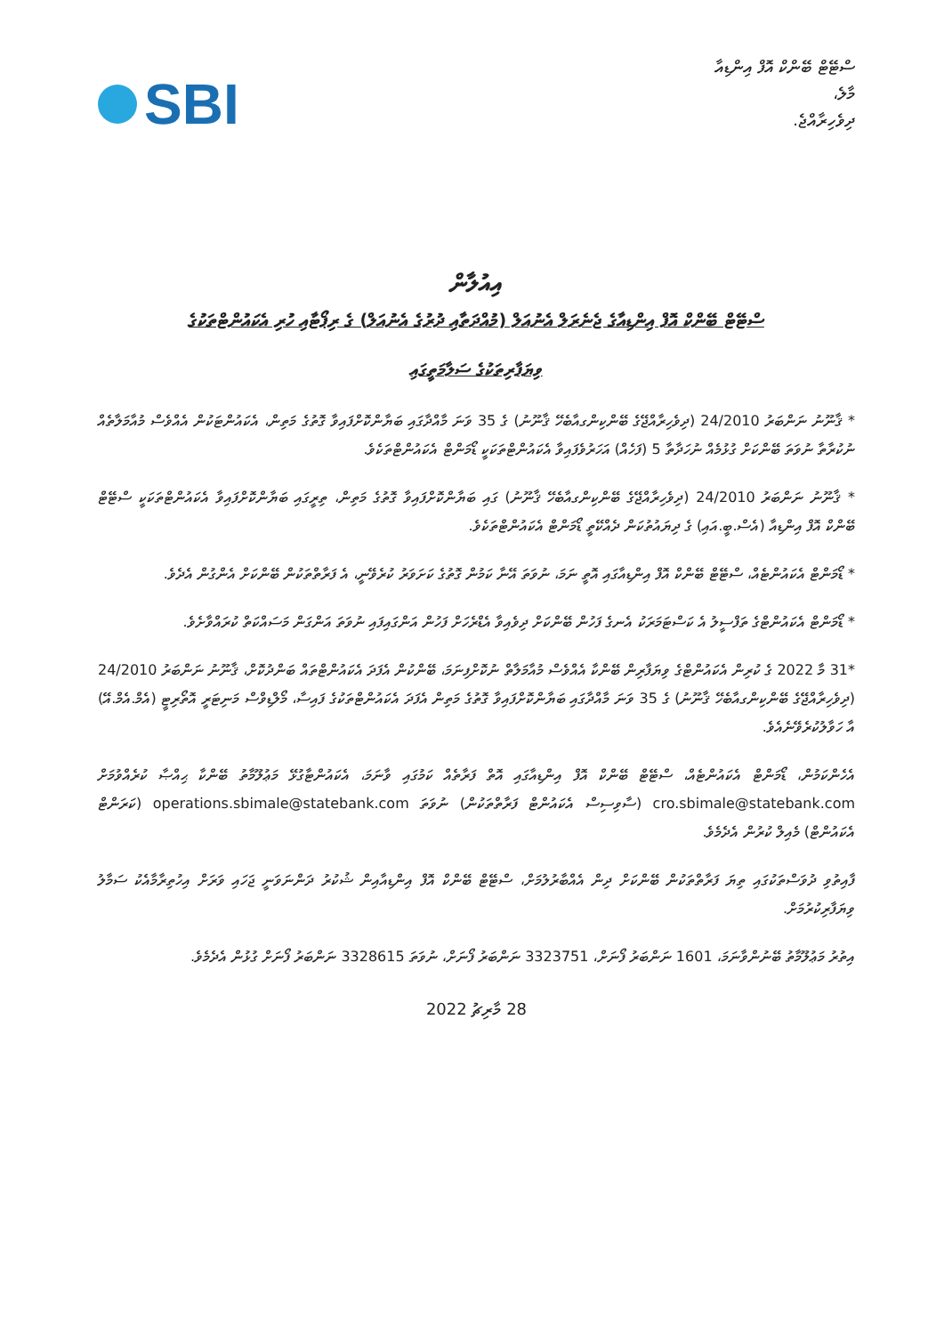SBI
ސްޓޭޓް ބޭންކް އޮފް އިންޑިއާ
މާލެ،
ދިވެހިރާއްޖެ.
އިއުލާން
ސްޓޭޓް ބޭންކް އޮފް އިންޑިއާގެ ޖެނެރަލް އެނުއަލް (މުއްދަތާއި ދުރުގެ އެނުއަލް) ގެ ރިޕޯޓާއި ހުރި އެކައުންޓްތަކުގެ
ވިޔަފާރިތަކުގެ ސަލާމަތީގައި
* ޤާނޫނު ނަންބަރު 24/2010 (ދިވެހިރާއްޖޭގެ ބޭންކިންގއާބެހޭ ޤާނޫނު) ގެ 35 ވަނަ މާއްދާގައި ބަޔާންކޮށްފައިވާ ގޮތުގެ މަތިން، އެކައުންޓަކުން އެއްވެސް މުއާމަލާތެއް ނުކުރާތާ ނުވަތަ ބޭންކަށް ގުޅުމެއް ނުހަދާތާ 5 (ފަހެއް) އަހަރުވެފައިވާ އެކައުންޓްތަކަކީ ޑޯމަންޓް އެކައުންޓްތަކެވެ.
* ޤާނޫނު ނަންބަރު 24/2010 (ދިވެހިރާއްޖޭގެ ބޭންކިންގއާބެހޭ ޤާނޫނު) ގައި ބަޔާންކޮށްފައިވާ ގޮތުގެ މަތިން، ތިރީގައި ބަޔާންކޮށްފައިވާ އެކައުންޓްތަކަކީ ސްޓޭޓް ބޭންކް އޮފް އިންޑިއާ (އެސް.ބީ.އައި) ގެ ދިޔައުތުކަން ދެއްކޭތީ ޑޯމަންޓް އެކައުންޓްތަކެވެ.
* ޑޯމަންޓް އެކައުންޓެއް، ސްޓޭޓް ބޭންކް އޮފް އިންޑިއާގައި އޮތީ ނަމަ، ނުވަތަ އޭނާ ކަމުން ގޮތުގެ ކަށަވަރު ކުރެވޭނީ، އެ ފަރާތްތަކުން ބޭންކަށް އެންގުން އެދެވެ.
* ޑޯމަންޓް އެކައުންޓްގެ ތަފްސީލު އެ ކަސްޓަމަރަކު އެނގެ ފަހުން ބޭންކަށް ދިވެއިވާ އެޑްރެހަށް ފަހުން އަންގައިފައި ނުވަތަ އަންގަން މަސައްކަތް ކުރައްވާށެވެ.
*31 މާ 2022 ގެ ކުރިން އެކައުންޓްގެ ވިޔަފާރިން ބޭންކާ އެއްވެސް މުއާމަލާތް ނުކޮށްފިނަމަ، ބޭންކުން އެފަދަ އެކައުންޓްތައް ބަންދުކޮށް، ޤާނޫނު ނަންބަރު 24/2010 (ދިވެހިރާއްޖޭގެ ބޭންކިންގއާބެހޭ ޤާނޫނު) ގެ 35 ވަނަ މާއްދާގައި ބަޔާންކޮށްފައިވާ ގޮތުގެ މަތިން އެފަދަ އެކައުންޓްތަކުގެ ފައިސާ، މޯލްޑިވްސް މަނިޓަރީ އޮތޯރިޓީ (އެމް.އެމް.އޭ) އާ ހަވާލުކުރެވޭނެއެވެ.
އެހެންކަމުން، ޑޯމަންޓް އެކައުންޓެއް، ސްޓޭޓް ބޭންކް އޮފް އިންޑިއާގައި އޮތް ފަރާތެއް ކަމުގައި ވާނަމަ، އެކައުންޓާގުޅޭ މަޢުލޫމާތު ބޭންކާ ޙިއްޞާ ކުރެއްވުމަށް cro.sbimale@statebank.com (ސާވިސިސް އެކައުންޓް ފަރާތްތަކުން) ނުވަތަ operations.sbimale@statebank.com (ކަރަންޓް އެކައުންޓް) މެއިލް ކުރުން އެދެމެވެ.
ފާއިތުވި ދުވަސްތަކުގައި ތިޔަ ފަރާތްތަކުން ބޭންކަށް ދިން އެއްބާރުލުމަށް، ސްޓޭޓް ބޭންކް އޮފް އިންޑިއާއިން ޝުކުރު ދަންނަވަނީ ޖަހައި ވަރަށް އިހުތިރާމާއެކު ސަމާލު ވިޔަފާރިކުރުމަށް.
އިތުރު މަޢުލޫމާތު ބޭނުންވާނަމަ، 1601 ނަންބަރު ފޯނަށް، 3323751 ނަންބަރު ފޯނަށް، ނުވަތަ 3328615 ނަންބަރު ފޯނަށް ގުޅުން އެދެމެވެ.
28 މާރިޗު 2022